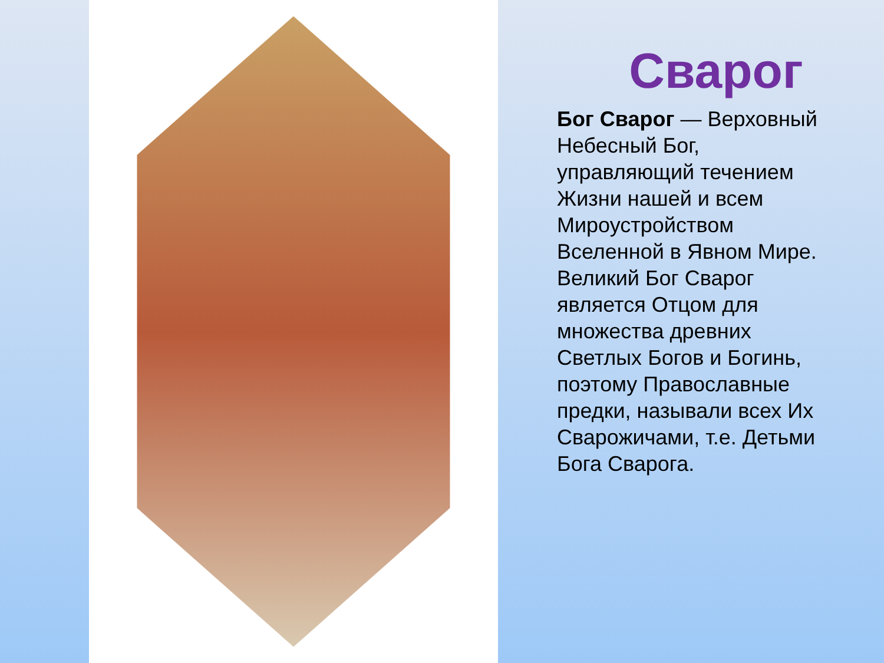Сварог
Бог Сварог — Верховный Небесный Бог, управляющий течением Жизни нашей и всем Мироустройством Вселенной в Явном Мире. Великий Бог Сварог является Отцом для множества древних Светлых Богов и Богинь, поэтому Православные предки, называли всех Их Сварожичами, т.е. Детьми Бога Сварога.